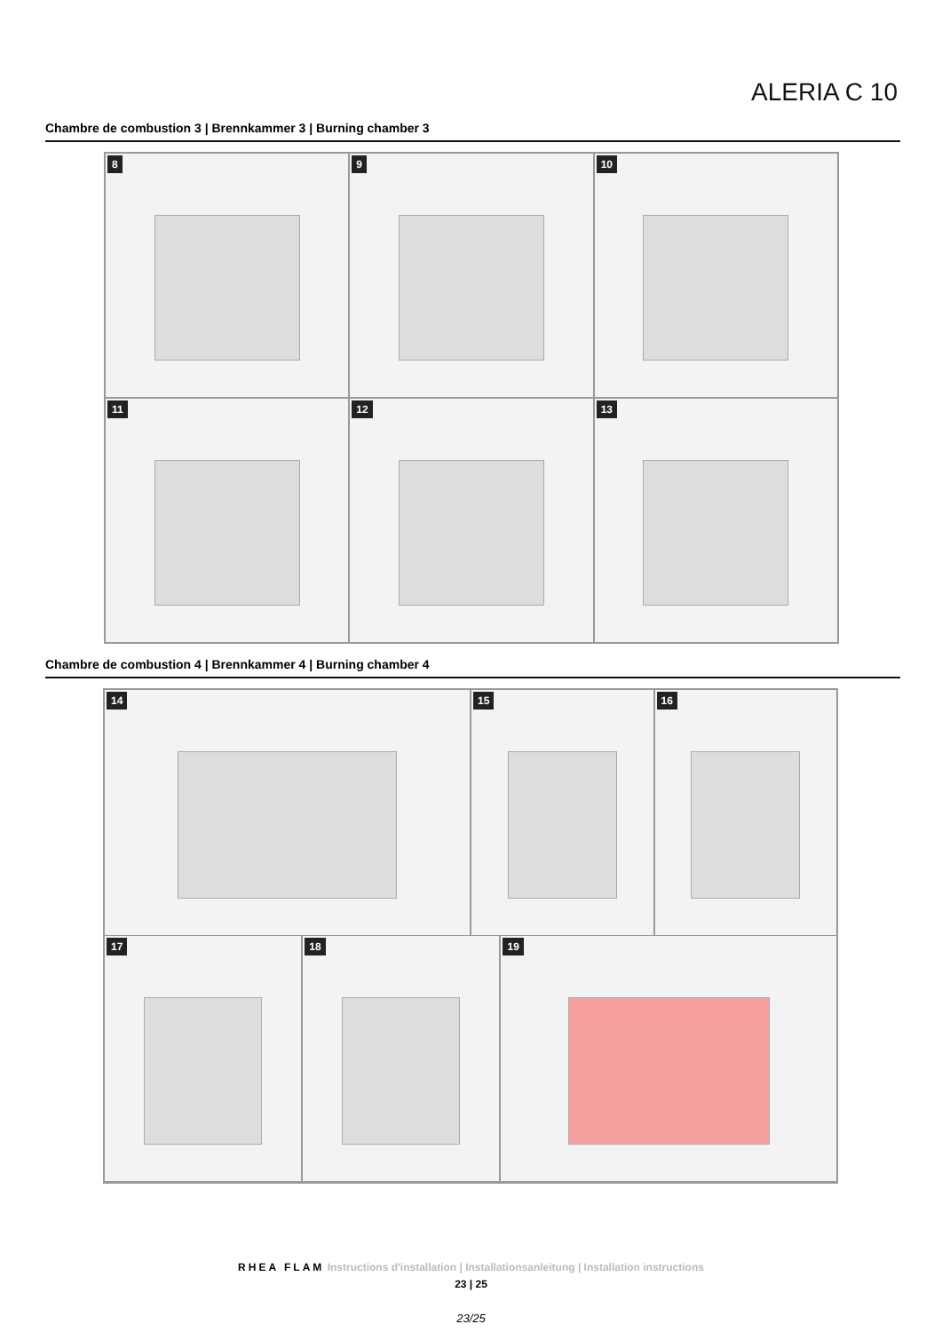ALERIA C 10
Chambre de combustion 3 | Brennkammer 3 | Burning chamber 3
8
9
10
11
12
13
Chambre de combustion 4 | Brennkammer 4 | Burning chamber 4
14
15
16
17
18
19
RHEA FLAM Instructions d'installation | Installationsanleitung | Installation instructions
23 | 25
23/25